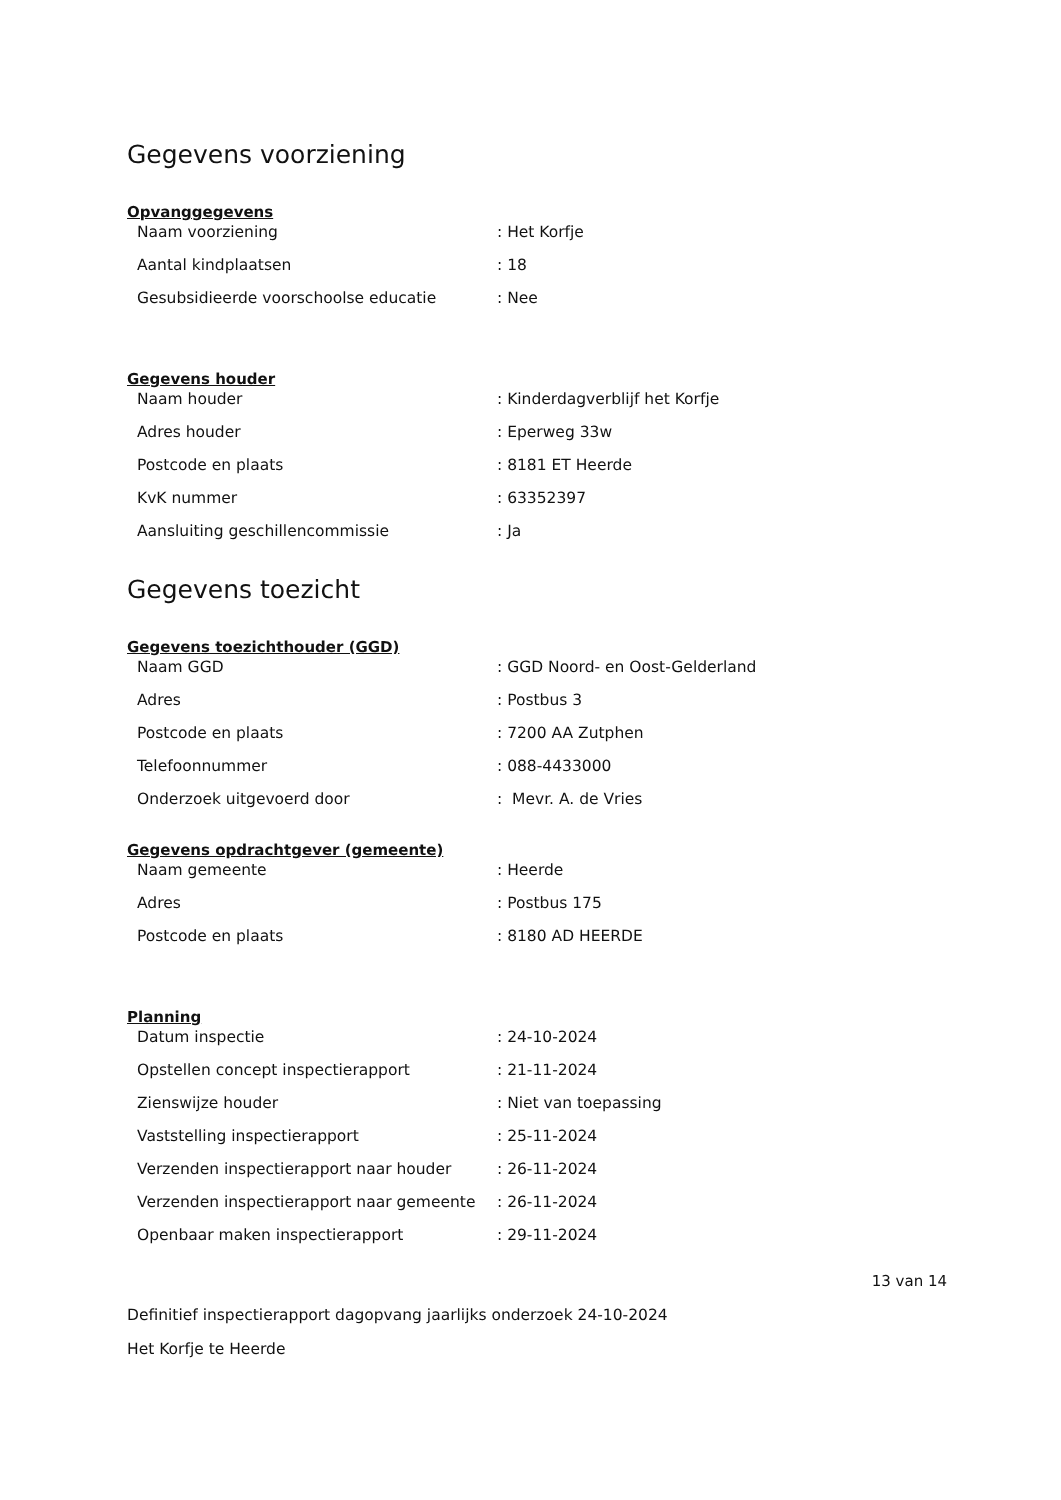Gegevens voorziening
Opvanggegevens
| Naam voorziening | : Het Korfje |
| Aantal kindplaatsen | : 18 |
| Gesubsidieerde voorschoolse educatie | : Nee |
Gegevens houder
| Naam houder | : Kinderdagverblijf het Korfje |
| Adres houder | : Eperweg 33w |
| Postcode en plaats | : 8181 ET Heerde |
| KvK nummer | : 63352397 |
| Aansluiting geschillencommissie | : Ja |
Gegevens toezicht
Gegevens toezichthouder (GGD)
| Naam GGD | : GGD Noord- en Oost-Gelderland |
| Adres | : Postbus 3 |
| Postcode en plaats | : 7200 AA Zutphen |
| Telefoonnummer | : 088-4433000 |
| Onderzoek uitgevoerd door | : Mevr. A. de Vries |
Gegevens opdrachtgever (gemeente)
| Naam gemeente | : Heerde |
| Adres | : Postbus 175 |
| Postcode en plaats | : 8180 AD HEERDE |
Planning
| Datum inspectie | : 24-10-2024 |
| Opstellen concept inspectierapport | : 21-11-2024 |
| Zienswijze houder | : Niet van toepassing |
| Vaststelling inspectierapport | : 25-11-2024 |
| Verzenden inspectierapport naar houder | : 26-11-2024 |
| Verzenden inspectierapport naar gemeente | : 26-11-2024 |
| Openbaar maken inspectierapport | : 29-11-2024 |
13 van 14
Definitief inspectierapport dagopvang jaarlijks onderzoek 24-10-2024
Het Korfje te Heerde